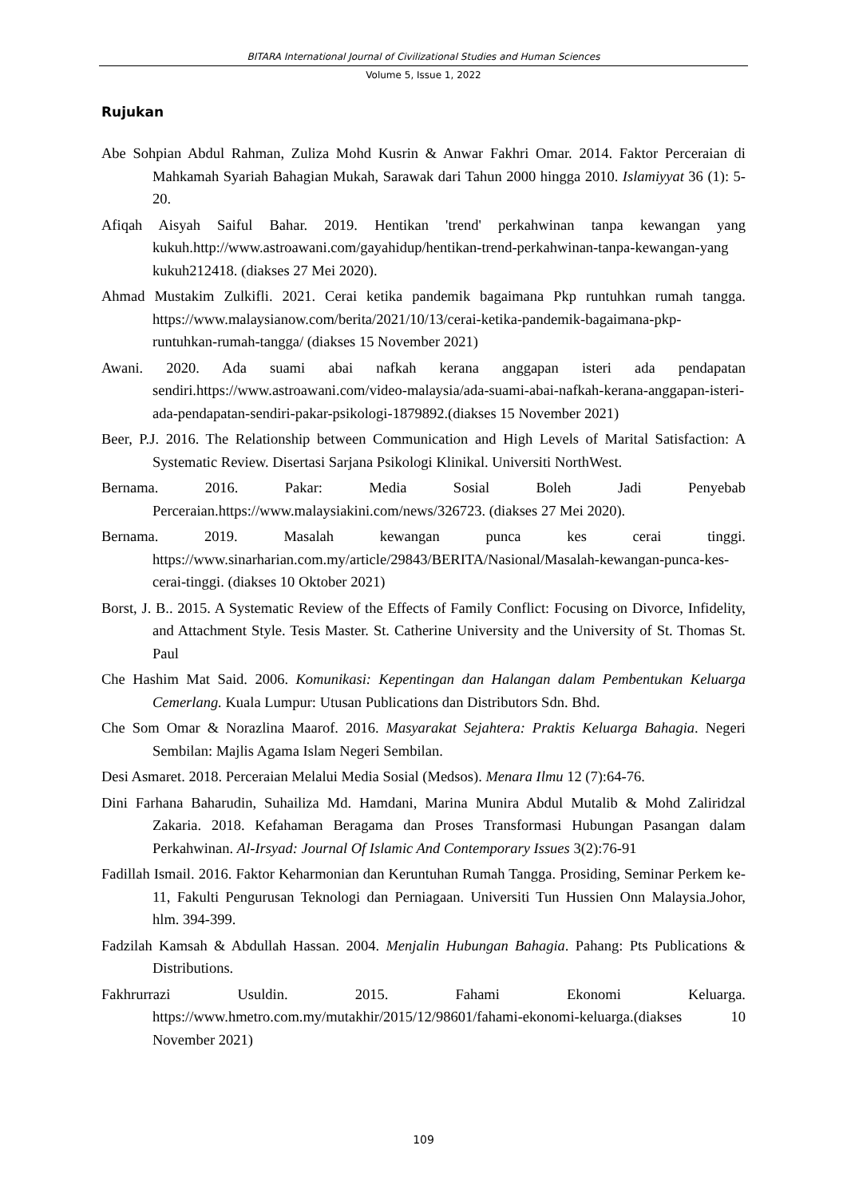BITARA International Journal of Civilizational Studies and Human Sciences
Volume 5, Issue 1, 2022
Rujukan
Abe Sohpian Abdul Rahman, Zuliza Mohd Kusrin & Anwar Fakhri Omar. 2014. Faktor Perceraian di Mahkamah Syariah Bahagian Mukah, Sarawak dari Tahun 2000 hingga 2010. Islamiyyat 36 (1): 5-20.
Afiqah Aisyah Saiful Bahar. 2019. Hentikan 'trend' perkahwinan tanpa kewangan yang kukuh.http://www.astroawani.com/gayahidup/hentikan-trend-perkahwinan-tanpa-kewangan-yang kukuh212418. (diakses 27 Mei 2020).
Ahmad Mustakim Zulkifli. 2021. Cerai ketika pandemik bagaimana Pkp runtuhkan rumah tangga. https://www.malaysianow.com/berita/2021/10/13/cerai-ketika-pandemik-bagaimana-pkp-runtuhkan-rumah-tangga/ (diakses 15 November 2021)
Awani. 2020. Ada suami abai nafkah kerana anggapan isteri ada pendapatan sendiri.https://www.astroawani.com/video-malaysia/ada-suami-abai-nafkah-kerana-anggapan-isteri-ada-pendapatan-sendiri-pakar-psikologi-1879892.(diakses 15 November 2021)
Beer, P.J. 2016. The Relationship between Communication and High Levels of Marital Satisfaction: A Systematic Review. Disertasi Sarjana Psikologi Klinikal. Universiti NorthWest.
Bernama. 2016. Pakar: Media Sosial Boleh Jadi Penyebab Perceraian.https://www.malaysiakini.com/news/326723. (diakses 27 Mei 2020).
Bernama. 2019. Masalah kewangan punca kes cerai tinggi. https://www.sinarharian.com.my/article/29843/BERITA/Nasional/Masalah-kewangan-punca-kes-cerai-tinggi. (diakses 10 Oktober 2021)
Borst, J. B.. 2015. A Systematic Review of the Effects of Family Conflict: Focusing on Divorce, Infidelity, and Attachment Style. Tesis Master. St. Catherine University and the University of St. Thomas St. Paul
Che Hashim Mat Said. 2006. Komunikasi: Kepentingan dan Halangan dalam Pembentukan Keluarga Cemerlang. Kuala Lumpur: Utusan Publications dan Distributors Sdn. Bhd.
Che Som Omar & Norazlina Maarof. 2016. Masyarakat Sejahtera: Praktis Keluarga Bahagia. Negeri Sembilan: Majlis Agama Islam Negeri Sembilan.
Desi Asmaret. 2018. Perceraian Melalui Media Sosial (Medsos). Menara Ilmu 12 (7):64-76.
Dini Farhana Baharudin, Suhailiza Md. Hamdani, Marina Munira Abdul Mutalib & Mohd Zaliridzal Zakaria. 2018. Kefahaman Beragama dan Proses Transformasi Hubungan Pasangan dalam Perkahwinan. Al-Irsyad: Journal Of Islamic And Contemporary Issues 3(2):76-91
Fadillah Ismail. 2016. Faktor Keharmonian dan Keruntuhan Rumah Tangga. Prosiding, Seminar Perkem ke-11, Fakulti Pengurusan Teknologi dan Perniagaan. Universiti Tun Hussien Onn Malaysia.Johor, hlm. 394-399.
Fadzilah Kamsah & Abdullah Hassan. 2004. Menjalin Hubungan Bahagia. Pahang: Pts Publications & Distributions.
Fakhrurrazi Usuldin. 2015. Fahami Ekonomi Keluarga. https://www.hmetro.com.my/mutakhir/2015/12/98601/fahami-ekonomi-keluarga.(diakses 10 November 2021)
109